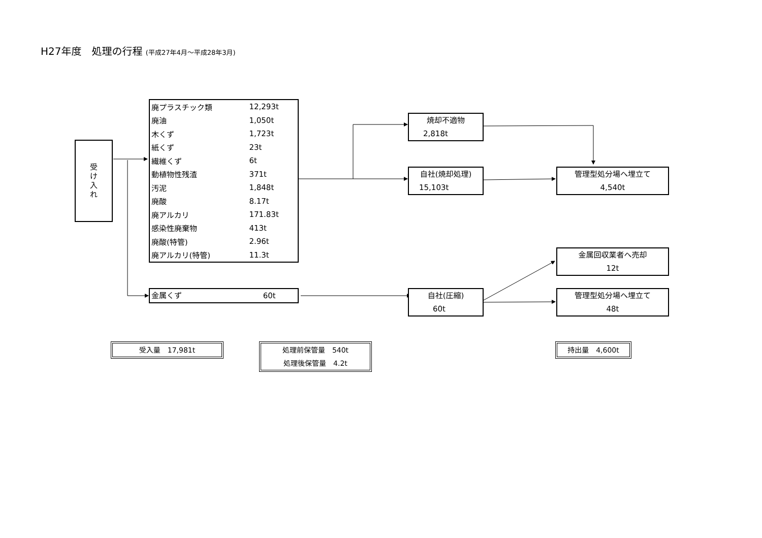H27年度　処理の行程 (平成27年4月～平成28年3月)
受
け
入
れ
| 廃プラスチック類 | 12,293t |
| 廃油 | 1,050t |
| 木くず | 1,723t |
| 紙くず | 23t |
| 繊維くず | 6t |
| 動植物性残渣 | 371t |
| 汚泥 | 1,848t |
| 廃酸 | 8.17t |
| 廃アルカリ | 171.83t |
| 感染性廃棄物 | 413t |
| 廃酸(特管) | 2.96t |
| 廃アルカリ(特管) | 11.3t |
金属くず 60t
焼却不適物
2,818t
自社(焼却処理)
15,103t
自社(圧縮)
60t
管理型処分場へ埋立て
4,540t
金属回収業者へ売却
12t
管理型処分場へ埋立て
48t
受入量　17,981t
処理前保管量　540t
処理後保管量　4.2t
持出量　4,600t